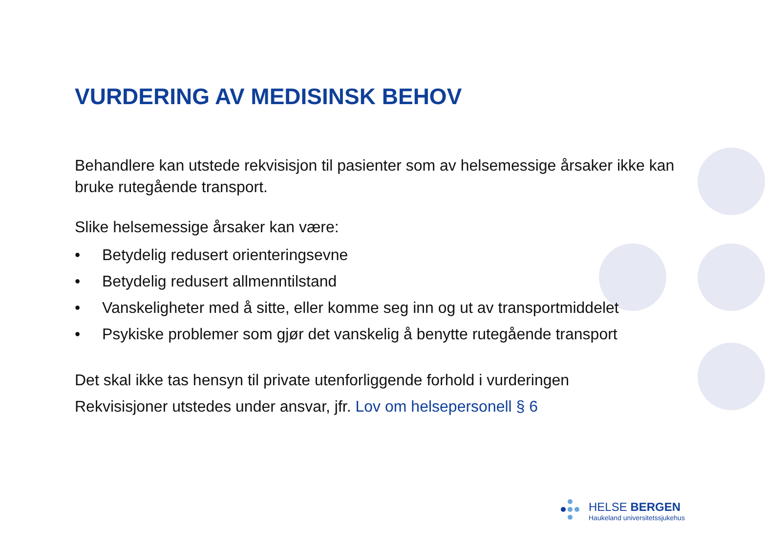VURDERING AV MEDISINSK BEHOV
Behandlere kan utstede rekvisisjon til pasienter som av helsemessige årsaker ikke kan bruke rutegående transport.
Slike helsemessige årsaker kan være:
• Betydelig redusert orienteringsevne
• Betydelig redusert allmenntilstand
• Vanskeligheter med å sitte, eller komme seg inn og ut av transportmiddelet
• Psykiske problemer som gjør det vanskelig å benytte rutegående transport
Det skal ikke tas hensyn til private utenforliggende forhold i vurderingen
Rekvisisjoner utstedes under ansvar, jfr. Lov om helsepersonell § 6
HELSE BERGEN
Haukeland universitetssjukehus